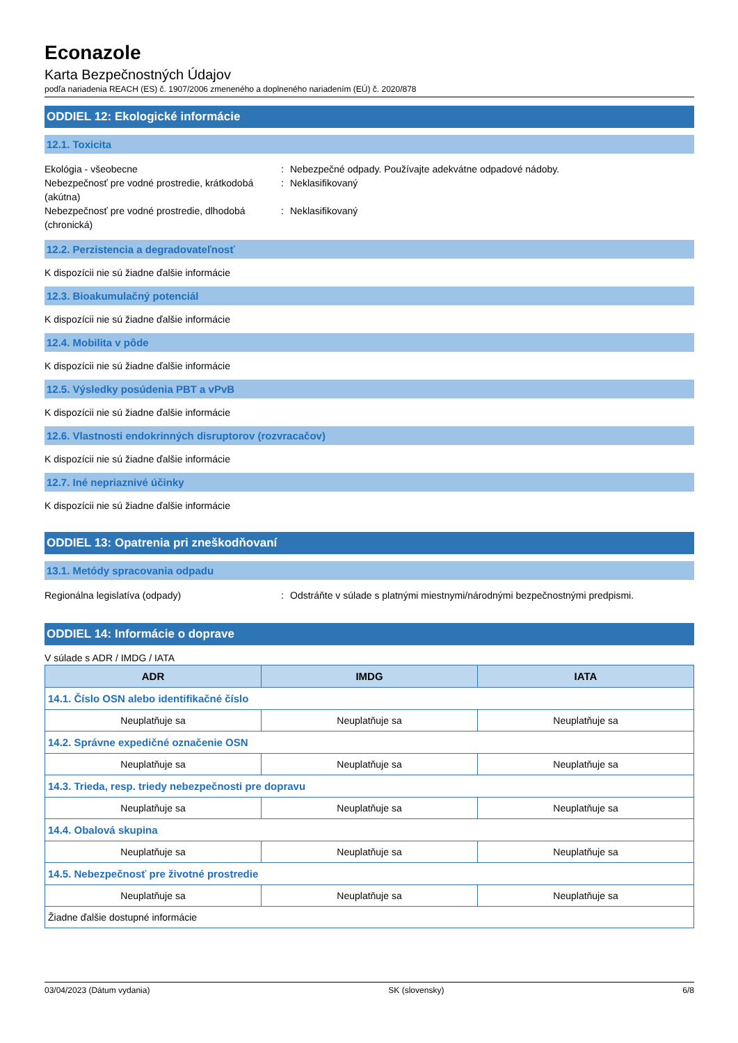Econazole
Karta Bezpečnostných Údajov
podľa nariadenia REACH (ES) č. 1907/2006 zmeneného a doplneného nariadením (EÚ) č. 2020/878
ODDIEL 12: Ekologické informácie
12.1. Toxicita
Ekológia - všeobecne : Nebezpečné odpady. Používajte adekvátne odpadové nádoby.
Nebezpečnosť pre vodné prostredie, krátkodobá (akútna)
: Neklasifikovaný
Nebezpečnosť pre vodné prostredie, dlhodobá (chronická)
: Neklasifikovaný
12.2. Perzistencia a degradovateľnosť
K dispozícii nie sú žiadne ďalšie informácie
12.3. Bioakumulačný potenciál
K dispozícii nie sú žiadne ďalšie informácie
12.4. Mobilita v pôde
K dispozícii nie sú žiadne ďalšie informácie
12.5. Výsledky posúdenia PBT a vPvB
K dispozícii nie sú žiadne ďalšie informácie
12.6. Vlastnosti endokrinných disruptorov (rozvracačov)
K dispozícii nie sú žiadne ďalšie informácie
12.7. Iné nepriaznivé účinky
K dispozícii nie sú žiadne ďalšie informácie
ODDIEL 13: Opatrenia pri zneškodňovaní
13.1. Metódy spracovania odpadu
Regionálna legislatíva (odpady) : Odstráňte v súlade s platnými miestnymi/národnými bezpečnostnými predpismi.
ODDIEL 14: Informácie o doprave
V súlade s ADR / IMDG / IATA
| ADR | IMDG | IATA |
| --- | --- | --- |
| 14.1. Číslo OSN alebo identifikačné číslo | | |
| Neuplatňuje sa | Neuplatňuje sa | Neuplatňuje sa |
| 14.2. Správne expedičné označenie OSN | | |
| Neuplatňuje sa | Neuplatňuje sa | Neuplatňuje sa |
| 14.3. Trieda, resp. triedy nebezpečnosti pre dopravu | | |
| Neuplatňuje sa | Neuplatňuje sa | Neuplatňuje sa |
| 14.4. Obalová skupina | | |
| Neuplatňuje sa | Neuplatňuje sa | Neuplatňuje sa |
| 14.5. Nebezpečnosť pre životné prostredie | | |
| Neuplatňuje sa | Neuplatňuje sa | Neuplatňuje sa |
| Žiadne ďalšie dostupné informácie | | |
03/04/2023 (Dátum vydania) SK (slovensky) 6/8